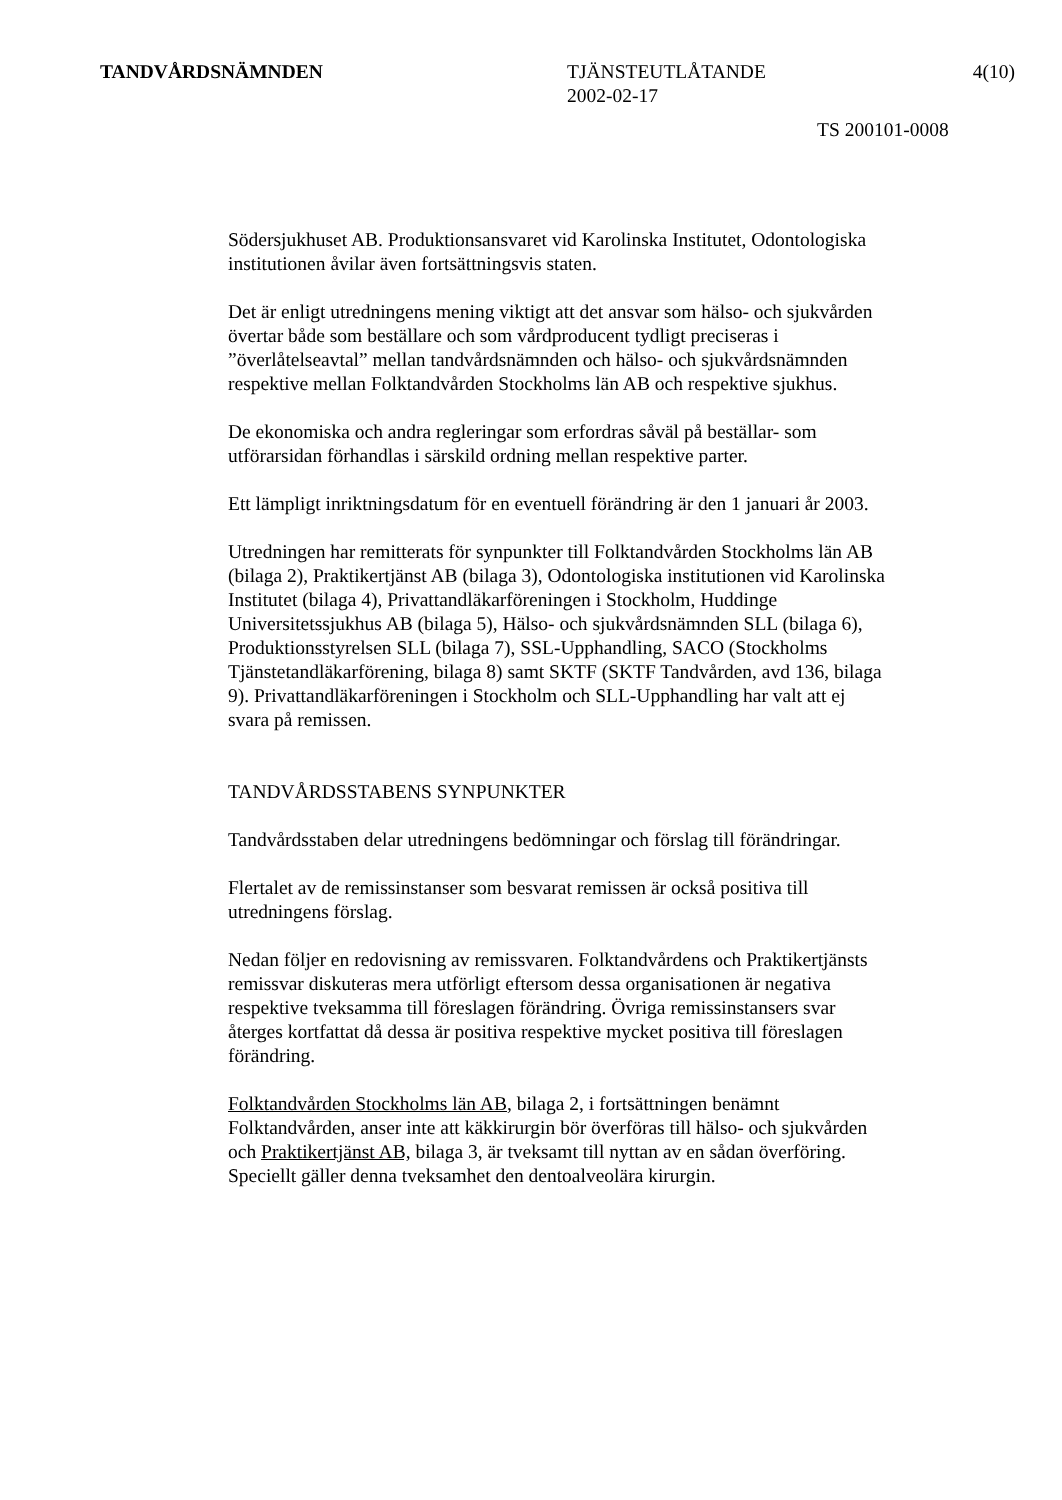TANDVÅRDSNÄMNDEN TJÄNSTEUTLÅTANDE
2002-02-17
4(10)
TS 200101-0008
Södersjukhuset AB. Produktionsansvaret vid Karolinska Institutet, Odontologiska institutionen åvilar även fortsättningsvis staten.
Det är enligt utredningens mening viktigt att det ansvar som hälso- och sjukvården övertar både som beställare och som vårdproducent tydligt preciseras i ”överlåtelseavtal” mellan tandvårdsnämnden och hälso- och sjukvårdsnämnden respektive mellan Folktandvården Stockholms län AB och respektive sjukhus.
De ekonomiska och andra regleringar som erfordras såväl på beställar- som utförarsidan förhandlas i särskild ordning mellan respektive parter.
Ett lämpligt inriktningsdatum för en eventuell förändring är den 1 januari år 2003.
Utredningen har remitterats för synpunkter till Folktandvården Stockholms län AB (bilaga 2), Praktikertjänst AB (bilaga 3), Odontologiska institutionen vid Karolinska Institutet (bilaga 4), Privattandläkarföreningen i Stockholm, Huddinge Universitetssjukhus AB (bilaga 5), Hälso- och sjukvårdsnämnden SLL (bilaga 6), Produktionsstyrelsen SLL (bilaga 7), SSL-Upphandling, SACO (Stockholms Tjänstetandläkarförening, bilaga 8) samt SKTF (SKTF Tandvården, avd 136, bilaga 9). Privattandläkarföreningen i Stockholm och SLL-Upphandling har valt att ej svara på remissen.
TANDVÅRDSSTABENS SYNPUNKTER
Tandvårdsstaben delar utredningens bedömningar och förslag till förändringar.
Flertalet av de remissinstanser som besvarat remissen är också positiva till utredningens förslag.
Nedan följer en redovisning av remissvaren. Folktandvårdens och Praktikertjänsts remissvar diskuteras mera utförligt eftersom dessa organisationen är negativa respektive tveksamma till föreslagen förändring. Övriga remissinstansers svar återges kortfattat då dessa är positiva respektive mycket positiva till föreslagen förändring.
Folktandvården Stockholms län AB, bilaga 2, i fortsättningen benämnt Folktandvården, anser inte att käkkirurgin bör överföras till hälso- och sjukvården och Praktikertjänst AB, bilaga 3, är tveksamt till nyttan av en sådan överföring. Speciellt gäller denna tveksamhet den dentoalveolära kirurgin.